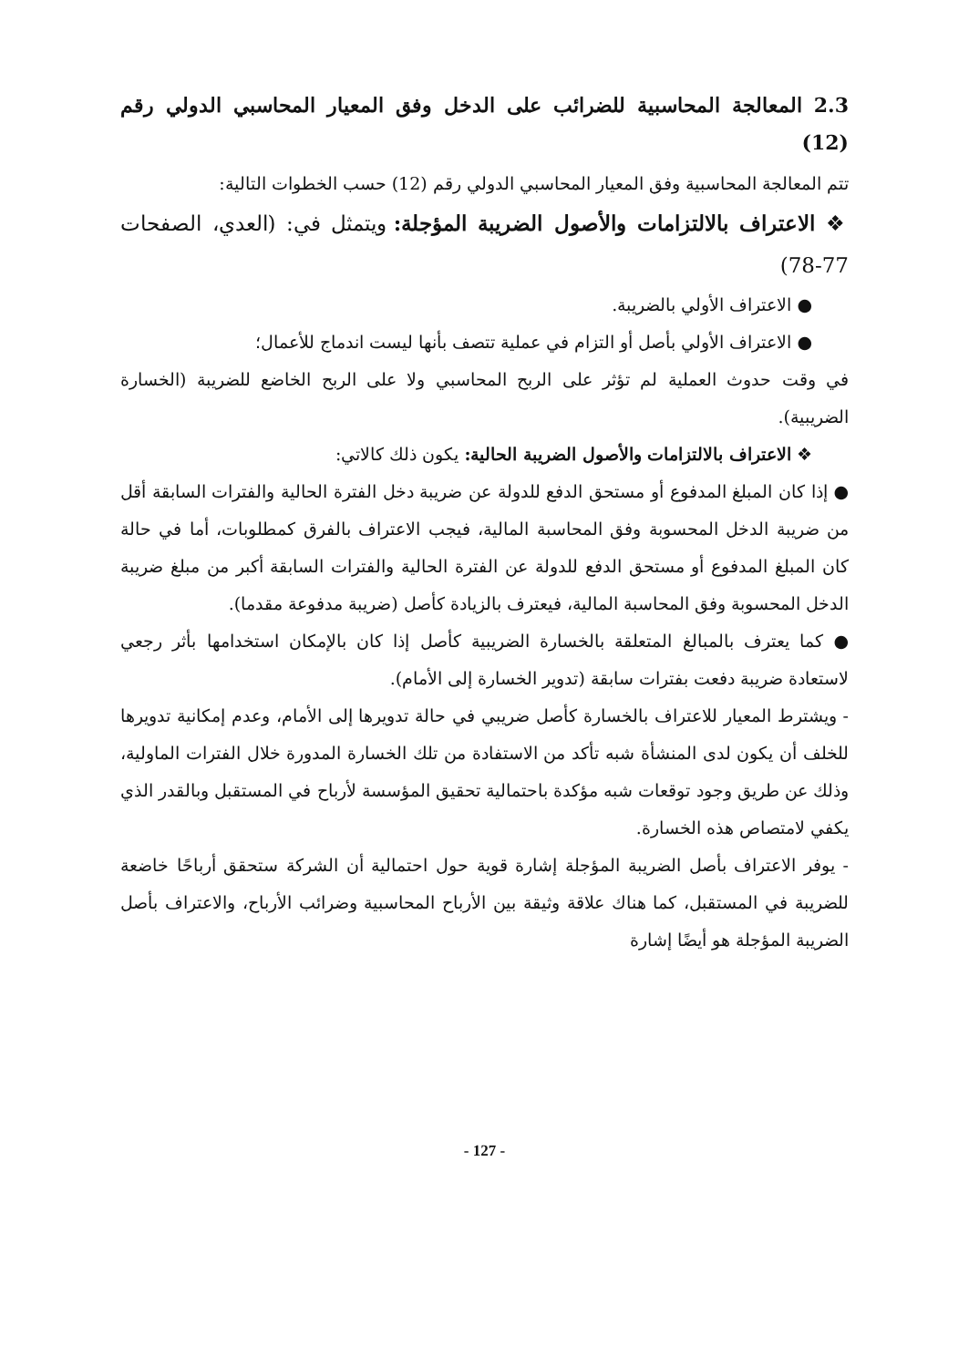2.3 المعالجة المحاسبية للضرائب على الدخل وفق المعيار المحاسبي الدولي رقم (12)
تتم المعالجة المحاسبية وفق المعيار المحاسبي الدولي رقم (12) حسب الخطوات التالية:
❖ الاعتراف بالالتزامات والأصول الضريبة المؤجلة: ويتمثل في: (العدي، الصفحات 77-78)
● الاعتراف الأولي بالضريبة.
● الاعتراف الأولي بأصل أو التزام في عملية تتصف بأنها ليست اندماج للأعمال؛
في وقت حدوث العملية لم تؤثر على الربح المحاسبي ولا على الربح الخاضع للضريبة (الخسارة الضريبية).
❖ الاعتراف بالالتزامات والأصول الضريبة الحالية: يكون ذلك كالاتي:
● إذا كان المبلغ المدفوع أو مستحق الدفع للدولة عن ضريبة دخل الفترة الحالية والفترات السابقة أقل من ضريبة الدخل المحسوبة وفق المحاسبة المالية، فيجب الاعتراف بالفرق كمطلوبات، أما في حالة كان المبلغ المدفوع أو مستحق الدفع للدولة عن الفترة الحالية والفترات السابقة أكبر من مبلغ ضريبة الدخل المحسوبة وفق المحاسبة المالية، فيعترف بالزيادة كأصل (ضريبة مدفوعة مقدما).
● كما يعترف بالمبالغ المتعلقة بالخسارة الضريبية كأصل إذا كان بالإمكان استخدامها بأثر رجعي لاستعادة ضريبة دفعت بفترات سابقة (تدوير الخسارة إلى الأمام).
- ويشترط المعيار للاعتراف بالخسارة كأصل ضريبي في حالة تدويرها إلى الأمام، وعدم إمكانية تدويرها للخلف أن يكون لدى المنشأة شبه تأكد من الاستفادة من تلك الخسارة المدورة خلال الفترات الماولية، وذلك عن طريق وجود توقعات شبه مؤكدة باحتمالية تحقيق المؤسسة لأرباح في المستقبل وبالقدر الذي يكفي لامتصاص هذه الخسارة.
- يوفر الاعتراف بأصل الضريبة المؤجلة إشارة قوية حول احتمالية أن الشركة ستحقق أرباحًا خاضعة للضريبة في المستقبل، كما هناك علاقة وثيقة بين الأرباح المحاسبية وضرائب الأرباح، والاعتراف بأصل الضريبة المؤجلة هو أيضًا إشارة
- 127 -